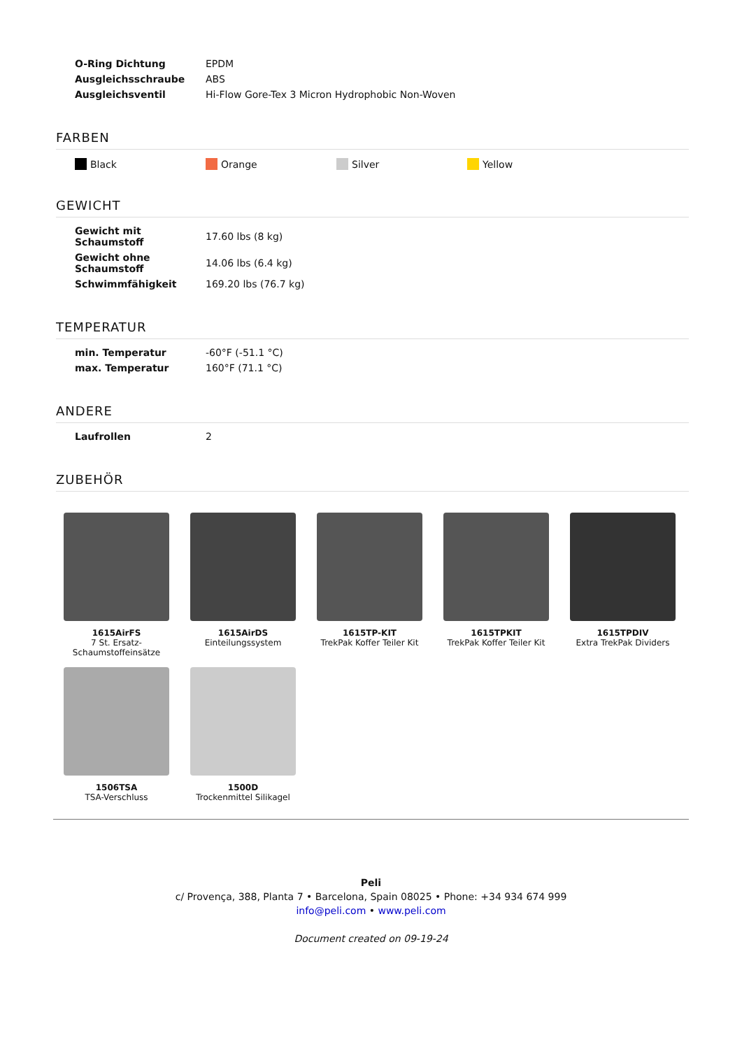| O-Ring Dichtung | EPDM |
| Ausgleichsschraube | ABS |
| Ausgleichsventil | Hi-Flow Gore-Tex 3 Micron Hydrophobic Non-Woven |
FARBEN
Black Orange Silver Yellow
GEWICHT
| Gewicht mit Schaumstoff | 17.60 lbs (8 kg) |
| Gewicht ohne Schaumstoff | 14.06 lbs (6.4 kg) |
| Schwimmfähigkeit | 169.20 lbs (76.7 kg) |
TEMPERATUR
| min. Temperatur | -60°F (-51.1 °C) |
| max. Temperatur | 160°F (71.1 °C) |
ANDERE
| Laufrollen | 2 |
ZUBEHÖR
1615AirFS
7 St. Ersatz-Schaumstoffeinsätze
1615AirDS
Einteilungssystem
1615TP-KIT
TrekPak Koffer Teiler Kit
1615TPKIT
TrekPak Koffer Teiler Kit
1615TPDIV
Extra TrekPak Dividers
1506TSA
TSA-Verschluss
1500D
Trockenmittel Silikagel
Peli
c/ Provença, 388, Planta 7 • Barcelona, Spain 08025 • Phone: +34 934 674 999
info@peli.com • www.peli.com
Document created on 09-19-24